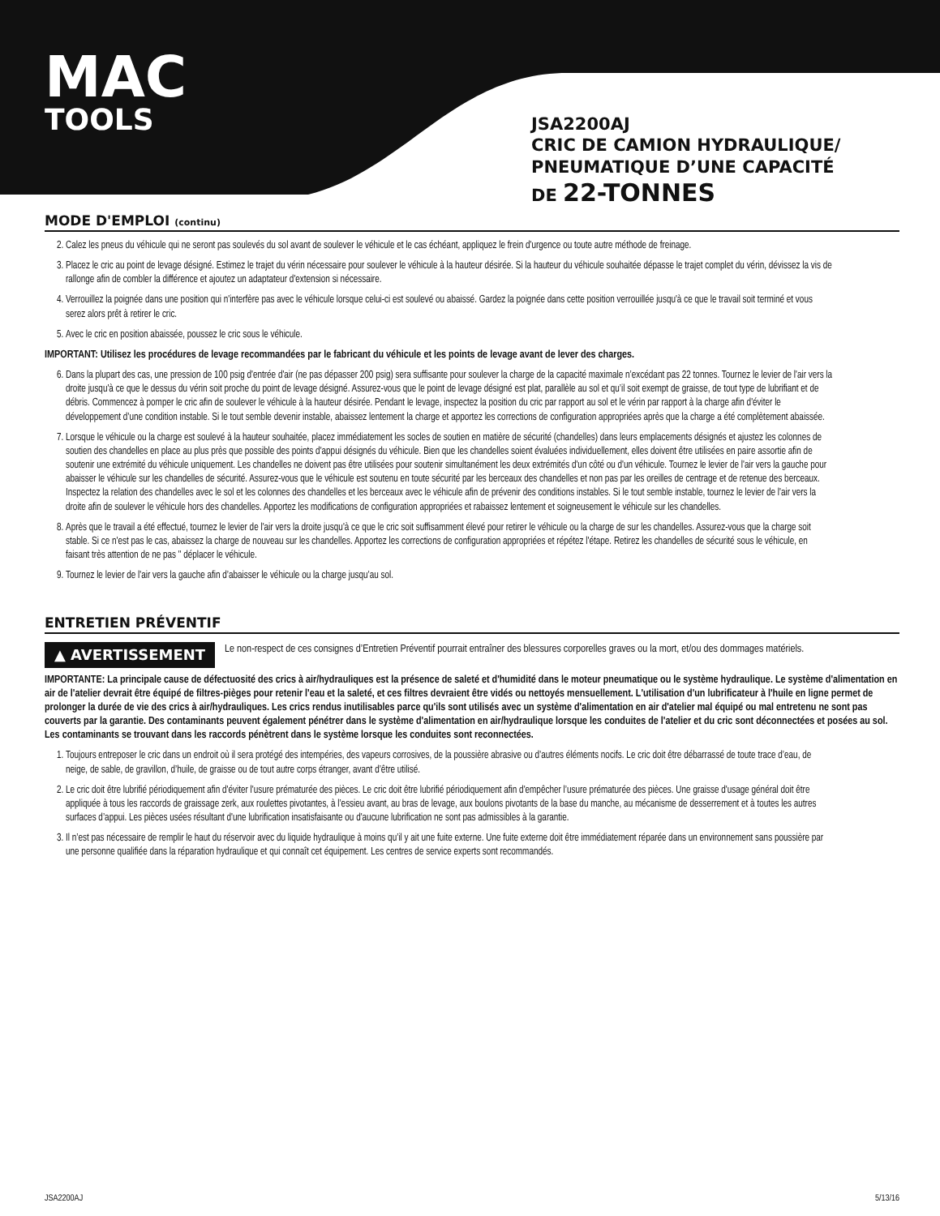MAC
TOOLS
JSA2200AJ
CRIC DE CAMION HYDRAULIQUE/
PNEUMATIQUE D’UNE CAPACITÉ
DE 22-TONNES
MODE D'EMPLOI (continu)
2. Calez les pneus du véhicule qui ne seront pas soulevés du sol avant de soulever le véhicule et le cas échéant, appliquez le frein d'urgence ou toute autre méthode de freinage.
3. Placez le cric au point de levage désigné. Estimez le trajet du vérin nécessaire pour soulever le véhicule à la hauteur désirée. Si la hauteur du véhicule souhaitée dépasse le trajet complet du vérin, dévissez la vis de rallonge afin de combler la différence et ajoutez un adaptateur d'extension si nécessaire.
4. Verrouillez la poignée dans une position qui n'interfère pas avec le véhicule lorsque celui-ci est soulevé ou abaissé. Gardez la poignée dans cette position verrouillée jusqu'à ce que le travail soit terminé et vous serez alors prêt à retirer le cric.
5. Avec le cric en position abaissée, poussez le cric sous le véhicule.
IMPORTANT: Utilisez les procédures de levage recommandées par le fabricant du véhicule et les points de levage avant de lever des charges.
6. Dans la plupart des cas, une pression de 100 psig d'entrée d'air (ne pas dépasser 200 psig) sera suffisante pour soulever la charge de la capacité maximale n’excédant pas 22 tonnes. Tournez le levier de l'air vers la droite jusqu'à ce que le dessus du vérin soit proche du point de levage désigné. Assurez-vous que le point de levage désigné est plat, parallèle au sol et qu’il soit exempt de graisse, de tout type de lubrifiant et de débris. Commencez à pomper le cric afin de soulever le véhicule à la hauteur désirée. Pendant le levage, inspectez la position du cric par rapport au sol et le vérin par rapport à la charge afin d'éviter le développement d’une condition instable. Si le tout semble devenir instable, abaissez lentement la charge et apportez les corrections de configuration appropriées après que la charge a été complètement abaissée.
7. Lorsque le véhicule ou la charge est soulevé à la hauteur souhaitée, placez immédiatement les socles de soutien en matière de sécurité (chandelles) dans leurs emplacements désignés et ajustez les colonnes de soutien des chandelles en place au plus près que possible des points d'appui désignés du véhicule. Bien que les chandelles soient évaluées individuellement, elles doivent être utilisées en paire assortie afin de soutenir une extrémité du véhicule uniquement. Les chandelles ne doivent pas être utilisées pour soutenir simultanément les deux extrémités d'un côté ou d'un véhicule. Tournez le levier de l'air vers la gauche pour abaisser le véhicule sur les chandelles de sécurité. Assurez-vous que le véhicule est soutenu en toute sécurité par les berceaux des chandelles et non pas par les oreilles de centrage et de retenue des berceaux. Inspectez la relation des chandelles avec le sol et les colonnes des chandelles et les berceaux avec le véhicule afin de prévenir des conditions instables. Si le tout semble instable, tournez le levier de l'air vers la droite afin de soulever le véhicule hors des chandelles. Apportez les modifications de configuration appropriées et rabaissez lentement et soigneusement le véhicule sur les chandelles.
8. Après que le travail a été effectué, tournez le levier de l'air vers la droite jusqu'à ce que le cric soit suffisamment élevé pour retirer le véhicule ou la charge de sur les chandelles. Assurez-vous que la charge soit stable. Si ce n'est pas le cas, abaissez la charge de nouveau sur les chandelles. Apportez les corrections de configuration appropriées et répétez l'étape. Retirez les chandelles de sécurité sous le véhicule, en faisant très attention de ne pas " déplacer le véhicule.
9. Tournez le levier de l'air vers la gauche afin d’abaisser le véhicule ou la charge jusqu’au sol.
ENTRETIEN PRÉVENTIF
▲ AVERTISSEMENT Le non-respect de ces consignes d’Entretien Préventif pourrait entraîner des blessures corporelles graves ou la mort, et/ou des dommages matériels.
IMPORTANTE: La principale cause de défectuosité des crics à air/hydrauliques est la présence de saleté et d'humidité dans le moteur pneumatique ou le système hydraulique. Le système d'alimentation en air de l'atelier devrait être équipé de filtres-pièges pour retenir l'eau et la saleté, et ces filtres devraient être vidés ou nettoyés mensuellement. L'utilisation d'un lubrificateur à l'huile en ligne permet de prolonger la durée de vie des crics à air/hydrauliques. Les crics rendus inutilisables parce qu'ils sont utilisés avec un système d'alimentation en air d'atelier mal équipé ou mal entretenu ne sont pas couverts par la garantie. Des contaminants peuvent également pénétrer dans le système d'alimentation en air/hydraulique lorsque les conduites de l'atelier et du cric sont déconnectées et posées au sol. Les contaminants se trouvant dans les raccords pénètrent dans le système lorsque les conduites sont reconnectées.
1. Toujours entreposer le cric dans un endroit où il sera protégé des intempéries, des vapeurs corrosives, de la poussière abrasive ou d’autres éléments nocifs. Le cric doit être débarrassé de toute trace d’eau, de neige, de sable, de gravillon, d’huile, de graisse ou de tout autre corps étranger, avant d’être utilisé.
2. Le cric doit être lubrifié périodiquement afin d'éviter l'usure prématurée des pièces. Le cric doit être lubrifié périodiquement afin d'empêcher l’usure prématurée des pièces. Une graisse d'usage général doit être appliquée à tous les raccords de graissage zerk, aux roulettes pivotantes, à l’essieu avant, au bras de levage, aux boulons pivotants de la base du manche, au mécanisme de desserrement et à toutes les autres surfaces d’appui. Les pièces usées résultant d'une lubrification insatisfaisante ou d'aucune lubrification ne sont pas admissibles à la garantie.
3. Il n’est pas nécessaire de remplir le haut du réservoir avec du liquide hydraulique à moins qu’il y ait une fuite externe. Une fuite externe doit être immédiatement réparée dans un environnement sans poussière par une personne qualifiée dans la réparation hydraulique et qui connaît cet équipement. Les centres de service experts sont recommandés.
JSA2200AJ 5/13/16